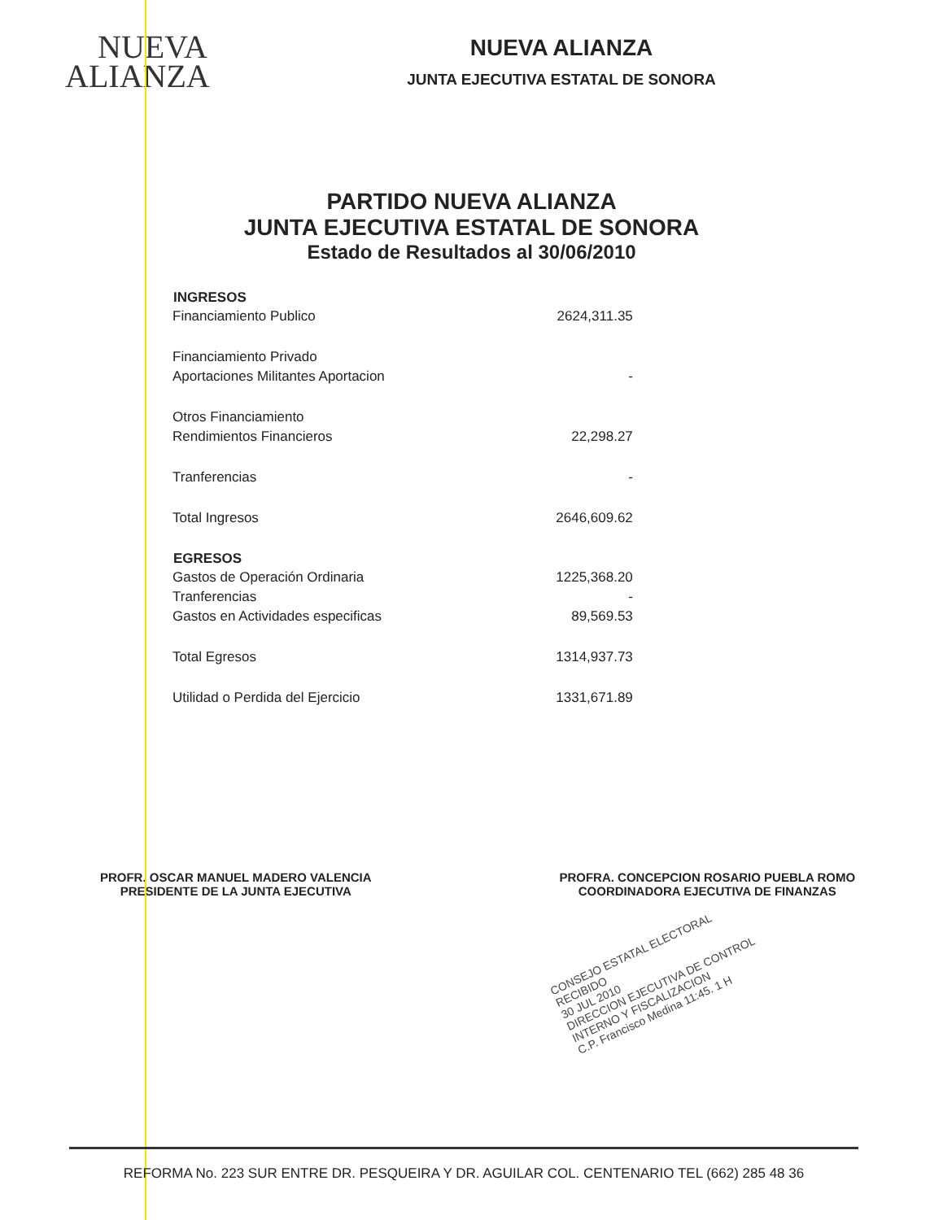NUEVA
ALIANZA
NUEVA ALIANZA
JUNTA EJECUTIVA ESTATAL DE SONORA
PARTIDO NUEVA ALIANZA
JUNTA EJECUTIVA ESTATAL DE SONORA
Estado de Resultados al 30/06/2010
| INGRESOS | |
| Financiamiento Publico | 2624,311.35 |
| Financiamiento Privado | |
| Aportaciones Militantes Aportacion | - |
| Otros Financiamiento | |
| Rendimientos Financieros | 22,298.27 |
| Tranferencias | - |
| Total Ingresos | 2646,609.62 |
| EGRESOS | |
| Gastos de Operación Ordinaria | 1225,368.20 |
| Tranferencias | - |
| Gastos en Actividades especificas | 89,569.53 |
| Total Egresos | 1314,937.73 |
| Utilidad o Perdida del Ejercicio | 1331,671.89 |
PROFR. OSCAR MANUEL MADERO VALENCIA
PRESIDENTE DE LA JUNTA EJECUTIVA
PROFRA. CONCEPCION ROSARIO PUEBLA ROMO
COORDINADORA EJECUTIVA DE FINANZAS
CONSEJO ESTATAL ELECTORAL
RECIBIDO
30 JUL 2010
DIRECCION EJECUTIVA DE CONTROL INTERNO Y FISCALIZACION
C.P. Francisco Medina 11:45. 1 H
REFORMA No. 223 SUR ENTRE DR. PESQUEIRA Y DR. AGUILAR COL. CENTENARIO TEL (662) 285 48 36